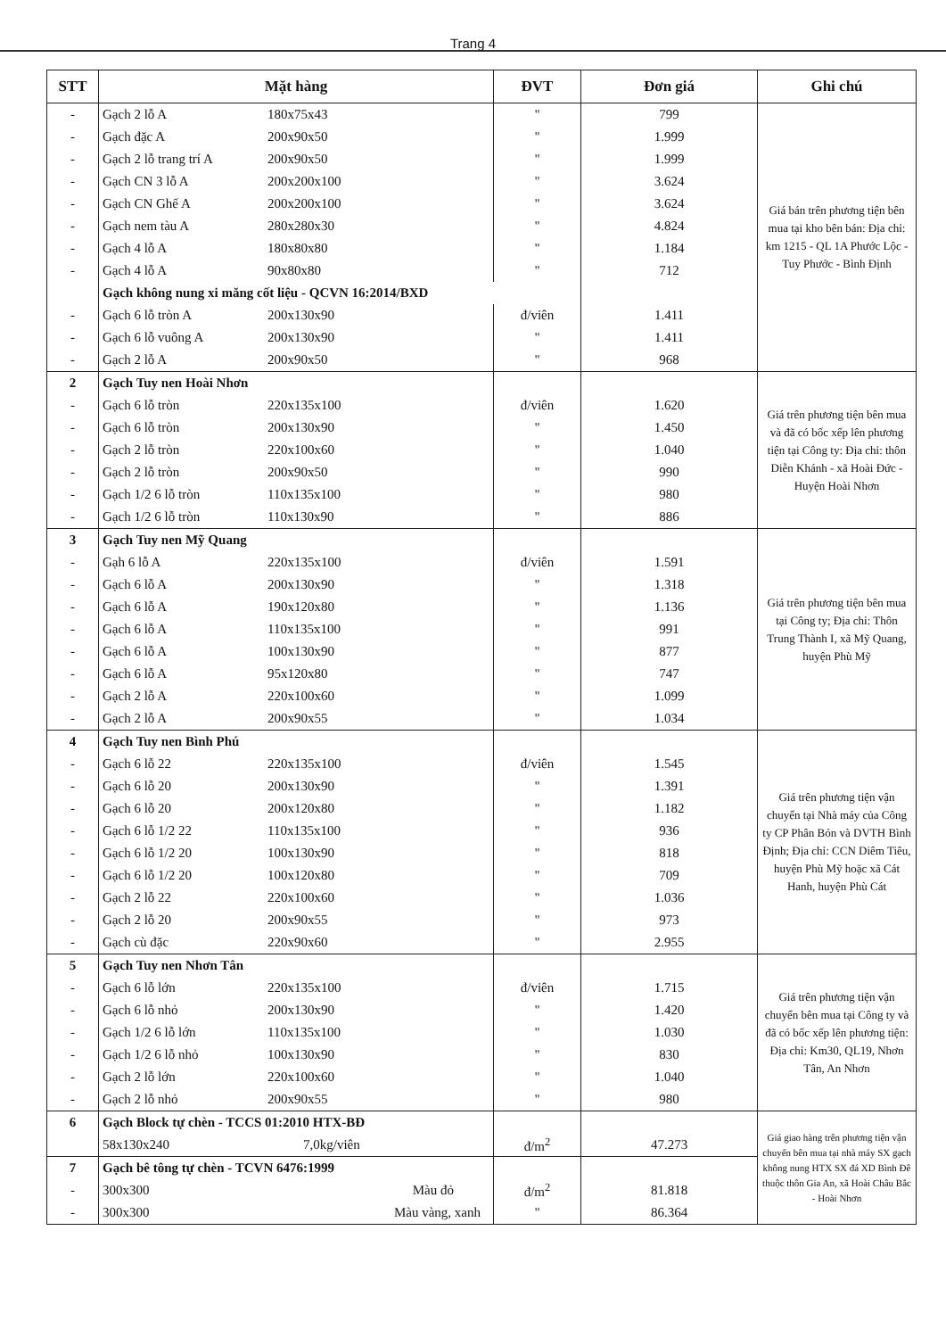Trang 4
| STT | Mặt hàng | ĐVT | Đơn giá | Ghi chú |
| --- | --- | --- | --- | --- |
| - | Gạch 2 lỗ A 180x75x43 | " | 799 | Giá bán trên phương tiện bên mua tại kho bên bán: Địa chỉ: km 1215 - QL 1A Phước Lộc - Tuy Phước - Bình Định |
| - | Gạch đặc A 200x90x50 | " | 1.999 | |
| - | Gạch 2 lỗ trang trí A 200x90x50 | " | 1.999 | |
| - | Gạch CN 3 lỗ A 200x200x100 | " | 3.624 | |
| - | Gạch CN Ghế A 200x200x100 | " | 3.624 | |
| - | Gạch nem tàu A 280x280x30 | " | 4.824 | |
| - | Gạch 4 lỗ A 180x80x80 | " | 1.184 | |
| - | Gạch 4 lỗ A 90x80x80 | " | 712 | |
| | Gạch không nung xi măng cốt liệu - QCVN 16:2014/BXD | | | |
| - | Gạch 6 lỗ tròn A 200x130x90 | đ/viên | 1.411 | |
| - | Gạch 6 lỗ vuông A 200x130x90 | " | 1.411 | |
| - | Gạch 2 lỗ A 200x90x50 | " | 968 | |
| 2 | Gạch Tuy nen Hoài Nhơn | | | Giá trên phương tiện bên mua và đã có bốc xếp lên phương tiện tại Công ty: Địa chỉ: thôn Diễn Khánh - xã Hoài Đức - Huyện Hoài Nhơn |
| - | Gạch 6 lỗ tròn 220x135x100 | đ/viên | 1.620 | |
| - | Gạch 6 lỗ tròn 200x130x90 | " | 1.450 | |
| - | Gạch 2 lỗ tròn 220x100x60 | " | 1.040 | |
| - | Gạch 2 lỗ tròn 200x90x50 | " | 990 | |
| - | Gạch 1/2 6 lỗ tròn 110x135x100 | " | 980 | |
| - | Gạch 1/2 6 lỗ tròn 110x130x90 | " | 886 | |
| 3 | Gạch Tuy nen Mỹ Quang | | | Giá trên phương tiện bên mua tại Công ty; Địa chỉ: Thôn Trung Thành I, xã Mỹ Quang, huyện Phù Mỹ |
| - | Gạh 6 lỗ A 220x135x100 | đ/viên | 1.591 | |
| - | Gạch 6 lỗ A 200x130x90 | " | 1.318 | |
| - | Gạch 6 lỗ A 190x120x80 | " | 1.136 | |
| - | Gạch 6 lỗ A 110x135x100 | " | 991 | |
| - | Gạch 6 lỗ A 100x130x90 | " | 877 | |
| - | Gạch 6 lỗ A 95x120x80 | " | 747 | |
| - | Gạch 2 lỗ A 220x100x60 | " | 1.099 | |
| - | Gạch 2 lỗ A 200x90x55 | " | 1.034 | |
| 4 | Gạch Tuy nen Bình Phú | | | Giá trên phương tiện vận chuyển tại Nhà máy của Công ty CP Phân Bón và DVTH Bình Định; Địa chỉ: CCN Diêm Tiêu, huyện Phù Mỹ hoặc xã Cát Hanh, huyện Phù Cát |
| - | Gạch 6 lỗ 22 220x135x100 | đ/viên | 1.545 | |
| - | Gạch 6 lỗ 20 200x130x90 | " | 1.391 | |
| - | Gạch 6 lỗ 20 200x120x80 | " | 1.182 | |
| - | Gạch 6 lỗ 1/2 22 110x135x100 | " | 936 | |
| - | Gạch 6 lỗ 1/2 20 100x130x90 | " | 818 | |
| - | Gạch 6 lỗ 1/2 20 100x120x80 | " | 709 | |
| - | Gạch 2 lỗ 22 220x100x60 | " | 1.036 | |
| - | Gạch 2 lỗ 20 200x90x55 | " | 973 | |
| - | Gạch cù đặc 220x90x60 | " | 2.955 | |
| 5 | Gạch Tuy nen Nhơn Tân | | | Giá trên phương tiện vận chuyển bên mua tại Công ty và đã có bốc xếp lên phương tiện: Địa chỉ: Km30, QL19, Nhơn Tân, An Nhơn |
| - | Gạch 6 lỗ lớn 220x135x100 | đ/viên | 1.715 | |
| - | Gạch 6 lỗ nhỏ 200x130x90 | " | 1.420 | |
| - | Gạch 1/2 6 lỗ lớn 110x135x100 | " | 1.030 | |
| - | Gạch 1/2 6 lỗ nhỏ 100x130x90 | " | 830 | |
| - | Gạch 2 lỗ lớn 220x100x60 | " | 1.040 | |
| - | Gạch 2 lỗ nhỏ 200x90x55 | " | 980 | |
| 6 | Gạch Block tự chèn - TCCS 01:2010 HTX-BĐ | | | Giá giao hàng trên phương tiện vận chuyển bên mua tại nhà máy SX gạch không nung HTX SX đá XD Bình Đê thuộc thôn Gia An, xã Hoài Châu Bắc - Hoài Nhơn |
| | 58x130x240 7,0kg/viên | đ/m<sup>2</sup> | 47.273 | |
| 7 | Gạch bê tông tự chèn - TCVN 6476:1999 | | | |
| - | 300x300 Màu đỏ | đ/m<sup>2</sup> | 81.818 | |
| - | 300x300 Màu vàng, xanh | " | 86.364 | |